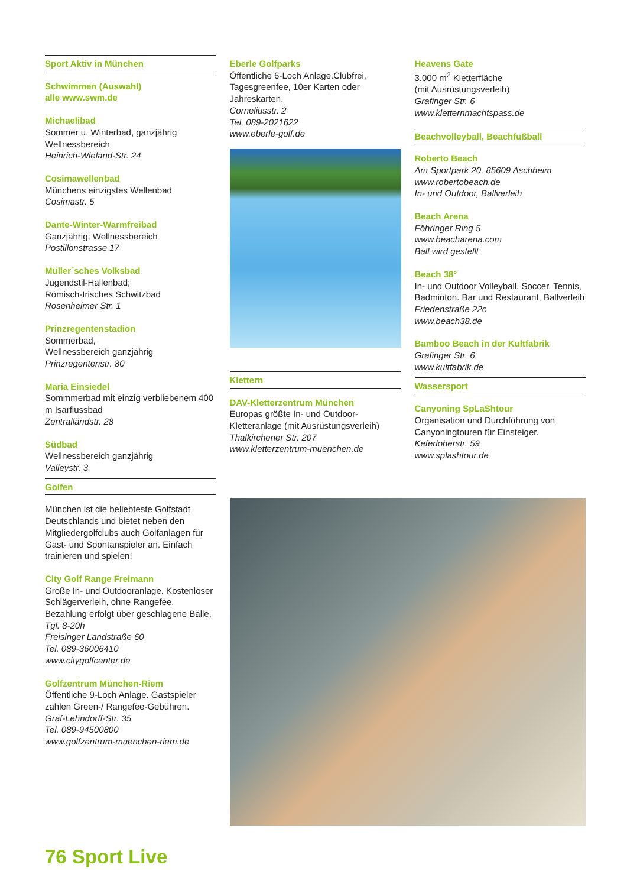Sport Aktiv in München
Schwimmen (Auswahl)
alle www.swm.de
Michaelibad
Sommer u. Winterbad, ganzjährig
Wellnessbereich
Heinrich-Wieland-Str. 24
Cosimawellenbad
Münchens einzigstes Wellenbad
Cosimastr. 5
Dante-Winter-Warmfreibad
Ganzjährig; Wellnessbereich
Postillonstrasse 17
Müller´sches Volksbad
Jugendstil-Hallenbad;
Römisch-Irisches Schwitzbad
Rosenheimer Str. 1
Prinzregentenstadion
Sommerbad,
Wellnessbereich ganzjährig
Prinzregentenstr. 80
Maria Einsiedel
Sommmerbad mit einzig verbliebenem 400 m Isarflussbad
Zentralländstr. 28
Südbad
Wellnessbereich ganzjährig
Valleystr. 3
Golfen
München ist die beliebteste Golfstadt Deutschlands und bietet neben den Mitgliedergolfclubs auch Golfanlagen für Gast- und Spontanspieler an. Einfach trainieren und spielen!
City Golf Range Freimann
Große In- und Outdooranlage. Kostenloser Schlägerverleih, ohne Rangefee, Bezahlung erfolgt über geschlagene Bälle.
Tgl. 8-20h
Freisinger Landstraße 60
Tel. 089-36006410
www.citygolfcenter.de
Golfzentrum München-Riem
Öffentliche 9-Loch Anlage. Gastspieler zahlen Green-/ Rangefee-Gebühren.
Graf-Lehndorff-Str. 35
Tel. 089-94500800
www.golfzentrum-muenchen-riem.de
Eberle Golfparks
Öffentliche 6-Loch Anlage.Clubfrei, Tagesgreenfee, 10er Karten oder Jahreskarten.
Corneliusstr. 2
Tel. 089-2021622
www.eberle-golf.de
Klettern
DAV-Kletterzentrum München
Europas größte In- und Outdoor-Kletteranlage (mit Ausrüstungsverleih)
Thalkirchener Str. 207
www.kletterzentrum-muenchen.de
Heavens Gate
3.000 m<sup>2</sup> Kletterfläche
(mit Ausrüstungsverleih)
Grafinger Str. 6
www.kletternmachtspass.de
Beachvolleyball, Beachfußball
Roberto Beach
Am Sportpark 20, 85609 Aschheim
www.robertobeach.de
In- und Outdoor, Ballverleih
Beach Arena
Föhringer Ring 5
www.beacharena.com
Ball wird gestellt
Beach 38°
In- und Outdoor Volleyball, Soccer, Tennis, Badminton. Bar und Restaurant, Ballverleih
Friedenstraße 22c
www.beach38.de
Bamboo Beach in der Kultfabrik
Grafinger Str. 6
www.kultfabrik.de
Wassersport
Canyoning SpLaShtour
Organisation und Durchführung von Canyoningtouren für Einsteiger.
Keferloherstr. 59
www.splashtour.de
76 Sport Live